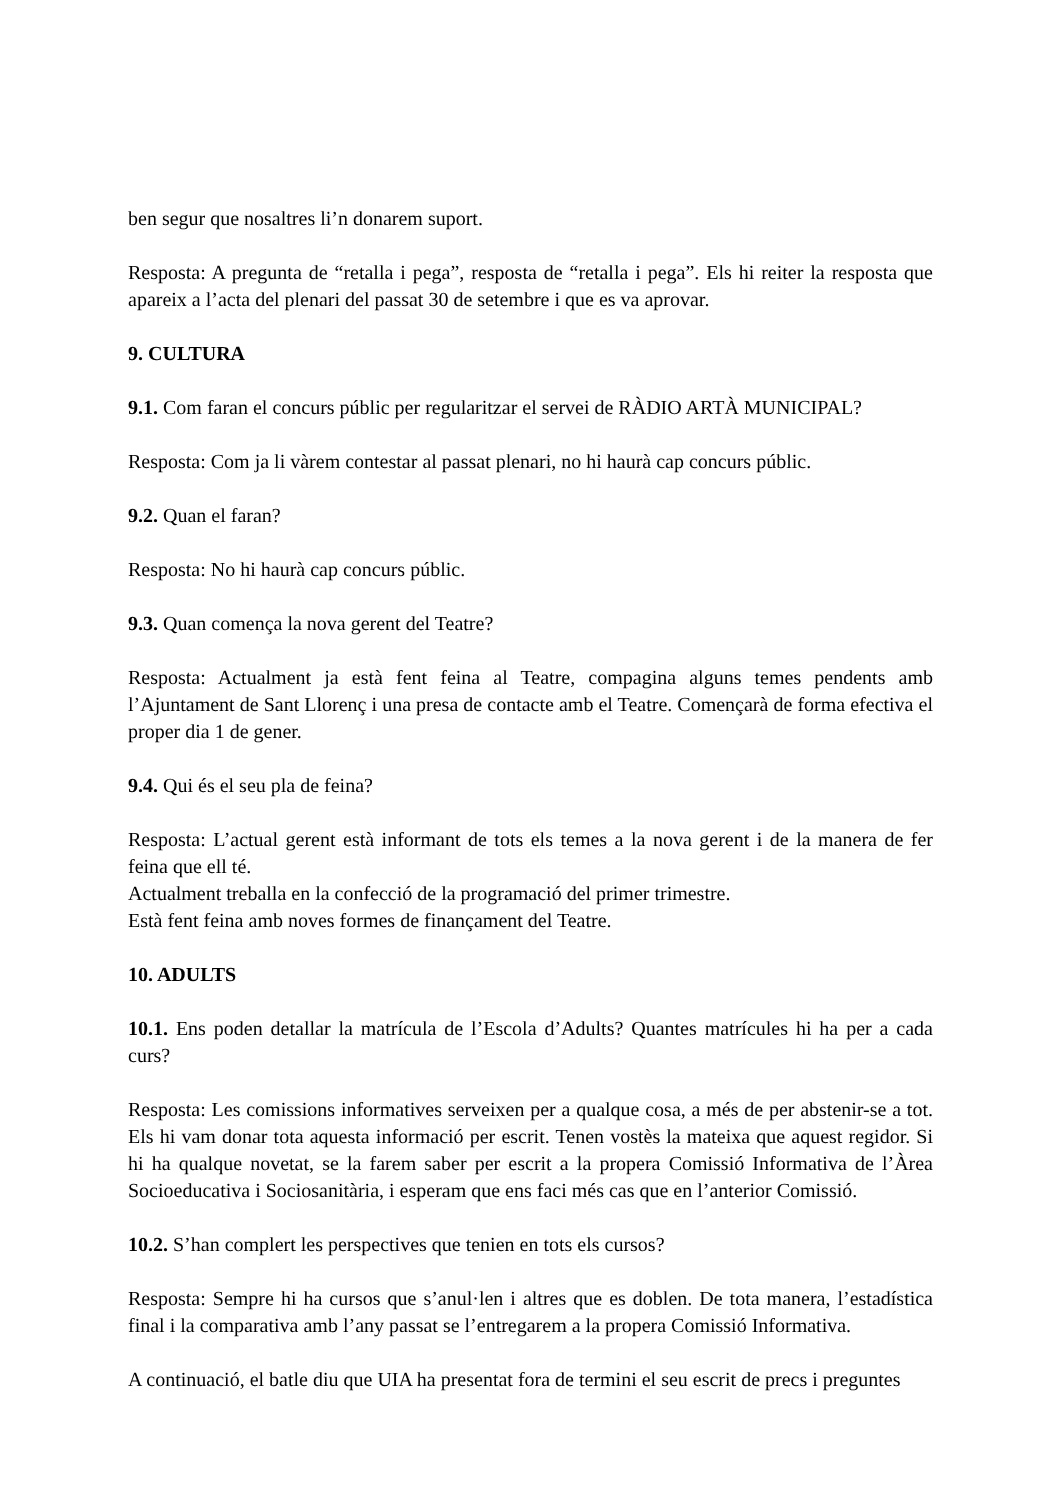ben segur que nosaltres li’n donarem suport.
Resposta: A pregunta de “retalla i pega”, resposta de “retalla i pega”. Els hi reiter la resposta que apareix a l’acta del plenari del passat 30 de setembre i que es va aprovar.
9. CULTURA
9.1. Com faran el concurs públic per regularitzar el servei de RÀDIO ARTÀ MUNICIPAL?
Resposta: Com ja li vàrem contestar al passat plenari, no hi haurà cap concurs públic.
9.2. Quan el faran?
Resposta: No hi haurà cap concurs públic.
9.3. Quan comença la nova gerent del Teatre?
Resposta: Actualment ja està fent feina al Teatre, compagina alguns temes pendents amb l’Ajuntament de Sant Llorenç i una presa de contacte amb el Teatre. Començarà de forma efectiva el proper dia 1 de gener.
9.4. Qui és el seu pla de feina?
Resposta: L’actual gerent està informant de tots els temes a la nova gerent i de la manera de fer feina que ell té.
Actualment treballa en la confecció de la programació del primer trimestre.
Està fent feina amb noves formes de finançament del Teatre.
10. ADULTS
10.1. Ens poden detallar la matrícula de l’Escola d’Adults? Quantes matrícules hi ha per a cada curs?
Resposta: Les comissions informatives serveixen per a qualque cosa, a més de per abstenir-se a tot. Els hi vam donar tota aquesta informació per escrit. Tenen vostès la mateixa que aquest regidor. Si hi ha qualque novetat, se la farem saber per escrit a la propera Comissió Informativa de l’Àrea Socioeducativa i Sociosanitària, i esperam que ens faci més cas que en l’anterior Comissió.
10.2. S’han complert les perspectives que tenien en tots els cursos?
Resposta: Sempre hi ha cursos que s’anul·len i altres que es doblen. De tota manera, l’estadística final i la comparativa amb l’any passat se l’entregarem a la propera Comissió Informativa.
A continuació, el batle diu que UIA ha presentat fora de termini el seu escrit de precs i preguntes